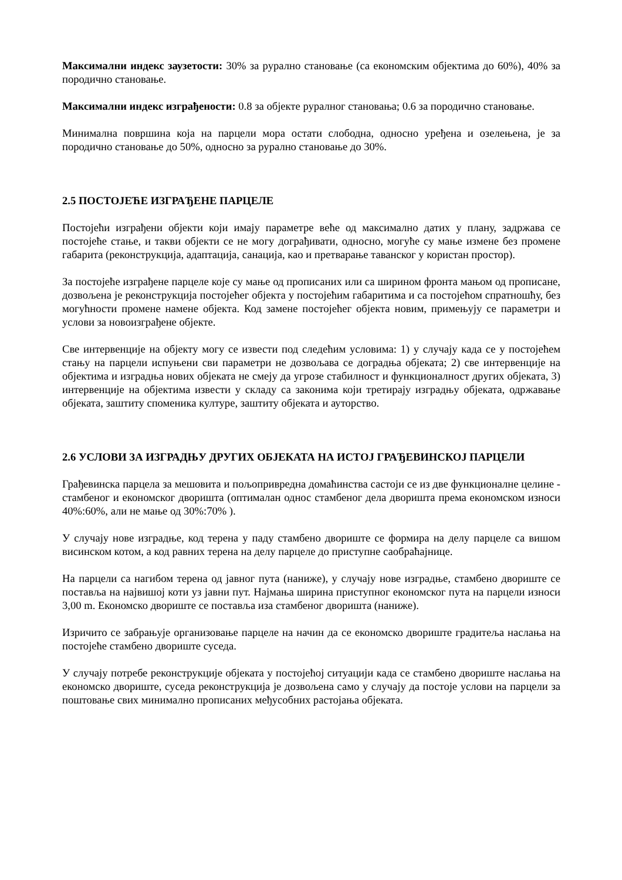Максимални индекс заузетости: 30% за рурално становање (са економским објектима до 60%), 40% за породично становање.
Максимални индекс изграђености: 0.8 за објекте руралног становања; 0.6 за породично становање.
Минимална површина која на парцели мора остати слободна, односно уређена и озелењена, је за породично становање до 50%, односно за рурално становање до 30%.
2.5 ПОСТОЈЕЋЕ ИЗГРАЂЕНЕ ПАРЦЕЛЕ
Постојећи изграђени објекти који имају параметре веће од максимално датих у плану, задржава се постојеће стање, и такви објекти се не могу дограђивати, односно, могуће су мање измене без промене габарита (реконструкција, адаптација, санација, као и претварање таванског у користан простор).
За постојеће изграђене парцеле које су мање од прописаних или са ширином фронта мањом од прописане, дозвољена је реконструкција постојећег објекта у постојећим габаритима и са постојећом спратношћу, без могућности промене намене објекта. Код замене постојећег објекта новим, примењују се параметри и услови за новоизграђене објекте.
Све интервенције на објекту могу се извести под следећим условима: 1) у случају када се у постојећем стању на парцели испуњени сви параметри не дозвољава се доградња објеката; 2) све интервенције на објектима и изградња нових објеката не смеју да угрозе стабилност и функционалност других објеката, 3) интервенције на објектима извести у складу са законима који третирају изградњу објеката, одржавање објеката, заштиту споменика културе, заштиту објеката и ауторство.
2.6 УСЛОВИ ЗА ИЗГРАДЊУ ДРУГИХ ОБЈЕКАТА НА ИСТОЈ ГРАЂЕВИНСКОЈ ПАРЦЕЛИ
Грађевинска парцела за мешовита и пољопривредна домаћинства састоји се из две функционалне целине - стамбеног и економског дворишта (оптималан однос стамбеног дела дворишта према економском износи 40%:60%, али не мање од 30%:70% ).
У случају нове изградње, код терена у паду стамбено двориште се формира на делу парцеле са вишом висинском котом, а код равних терена на делу парцеле до приступне саобраћајнице.
На парцели са нагибом терена од јавног пута (наниже), у случају нове изградње, стамбено двориште се поставља на највишој коти уз јавни пут. Најмања ширина приступног економског пута на парцели износи 3,00 m. Економско двориште се поставља иза стамбеног дворишта (наниже).
Изричито се забрањује организовање парцеле на начин да се економско двориште градитеља наслања на постојеће стамбено двориште суседа.
У случају потребе реконструкције објеката у постојећој ситуацији када се стамбено двориште наслања на економско двориште, суседа реконструкција је дозвољена само у случају да постоје услови на парцели за поштовање свих минимално прописаних међусобних растојања објеката.